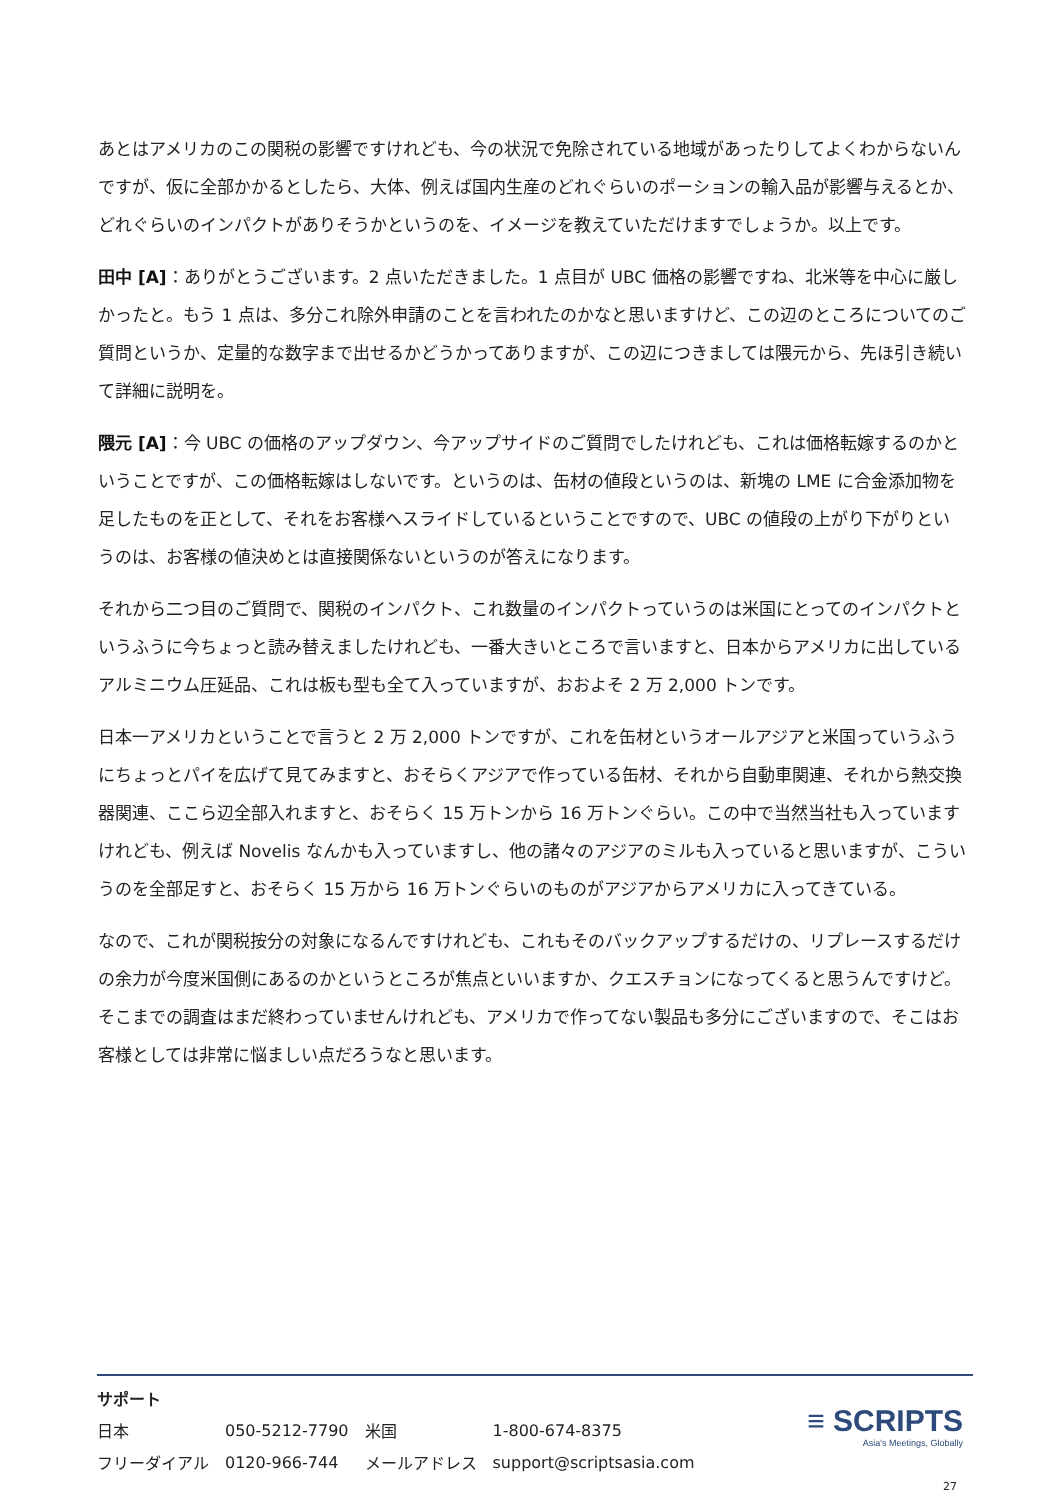あとはアメリカのこの関税の影響ですけれども、今の状況で免除されている地域があったりしてよくわからないんですが、仮に全部かかるとしたら、大体、例えば国内生産のどれぐらいのポーションの輸入品が影響与えるとか、どれぐらいのインパクトがありそうかというのを、イメージを教えていただけますでしょうか。以上です。
田中 [A]：ありがとうございます。2 点いただきました。1 点目が UBC 価格の影響ですね、北米等を中心に厳しかったと。もう 1 点は、多分これ除外申請のことを言われたのかなと思いますけど、この辺のところについてのご質問というか、定量的な数字まで出せるかどうかってありますが、この辺につきましては隈元から、先ほ引き続いて詳細に説明を。
隈元 [A]：今 UBC の価格のアップダウン、今アップサイドのご質問でしたけれども、これは価格転嫁するのかということですが、この価格転嫁はしないです。というのは、缶材の値段というのは、新塊の LME に合金添加物を足したものを正として、それをお客様へスライドしているということですので、UBC の値段の上がり下がりというのは、お客様の値決めとは直接関係ないというのが答えになります。
それから二つ目のご質問で、関税のインパクト、これ数量のインパクトっていうのは米国にとってのインパクトというふうに今ちょっと読み替えましたけれども、一番大きいところで言いますと、日本からアメリカに出しているアルミニウム圧延品、これは板も型も全て入っていますが、おおよそ 2 万 2,000 トンです。
日本一アメリカということで言うと 2 万 2,000 トンですが、これを缶材というオールアジアと米国っていうふうにちょっとパイを広げて見てみますと、おそらくアジアで作っている缶材、それから自動車関連、それから熱交換器関連、ここら辺全部入れますと、おそらく 15 万トンから 16 万トンぐらい。この中で当然当社も入っていますけれども、例えば Novelis なんかも入っていますし、他の諸々のアジアのミルも入っていると思いますが、こういうのを全部足すと、おそらく 15 万から 16 万トンぐらいのものがアジアからアメリカに入ってきている。
なので、これが関税按分の対象になるんですけれども、これもそのバックアップするだけの、リプレースするだけの余力が今度米国側にあるのかというところが焦点といいますか、クエスチョンになってくると思うんですけど。そこまでの調査はまだ終わっていませんけれども、アメリカで作ってない製品も多分にございますので、そこはお客様としては非常に悩ましい点だろうなと思います。
サポート
| 日本 | 050-5212-7790 | 米国 | 1-800-674-8375 |
| フリーダイアル | 0120-966-744 | メールアドレス | support@scriptsasia.com |
≡ SCRIPTS
Asia's Meetings, Globally
27